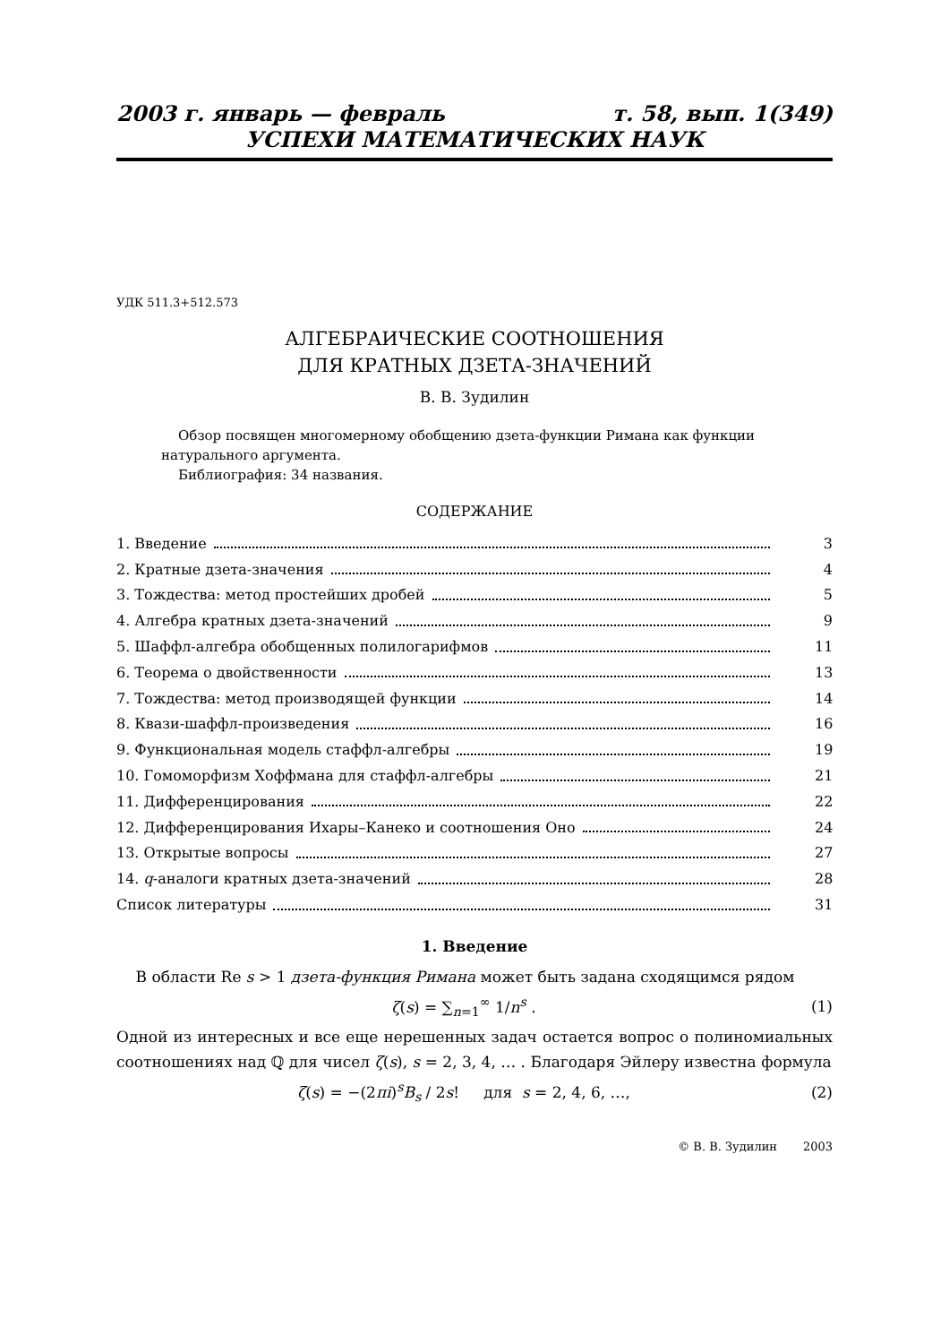2003 г. январь — февраль т. 58, вып. 1(349)
УСПЕХИ МАТЕМАТИЧЕСКИХ НАУК
УДК 511.3+512.573
АЛГЕБРАИЧЕСКИЕ СООТНОШЕНИЯ
ДЛЯ КРАТНЫХ ДЗЕТА-ЗНАЧЕНИЙ
В. В. Зудилин
Обзор посвящен многомерному обобщению дзета-функции Римана как функции натурального аргумента.
Библиография: 34 названия.
СОДЕРЖАНИЕ
1. Введение 3
2. Кратные дзета-значения 4
3. Тождества: метод простейших дробей 5
4. Алгебра кратных дзета-значений 9
5. Шаффл-алгебра обобщенных полилогарифмов 11
6. Теорема о двойственности 13
7. Тождества: метод производящей функции 14
8. Квази-шаффл-произведения 16
9. Функциональная модель стаффл-алгебры 19
10. Гомоморфизм Хоффмана для стаффл-алгебры 21
11. Дифференцирования 22
12. Дифференцирования Ихары–Канеко и соотношения Оно 24
13. Открытые вопросы 27
14. q-аналоги кратных дзета-значений 28
Список литературы 31
1. Введение
В области Re s > 1 дзета-функция Римана может быть задана сходящимся рядом
ζ(s) = ∑<sub>n=1</sub><sup>∞</sup> 1/n<sup>s</sup> . (1)
Одной из интересных и все еще нерешенных задач остается вопрос о полиномиальных соотношениях над ℚ для чисел ζ(s), s = 2, 3, 4, … . Благодаря Эйлеру известна формула
ζ(s) = −(2πi)<sup>s</sup>B<sub>s</sub> / 2s! для s = 2, 4, 6, …, (2)
© В. В. Зудилин 2003